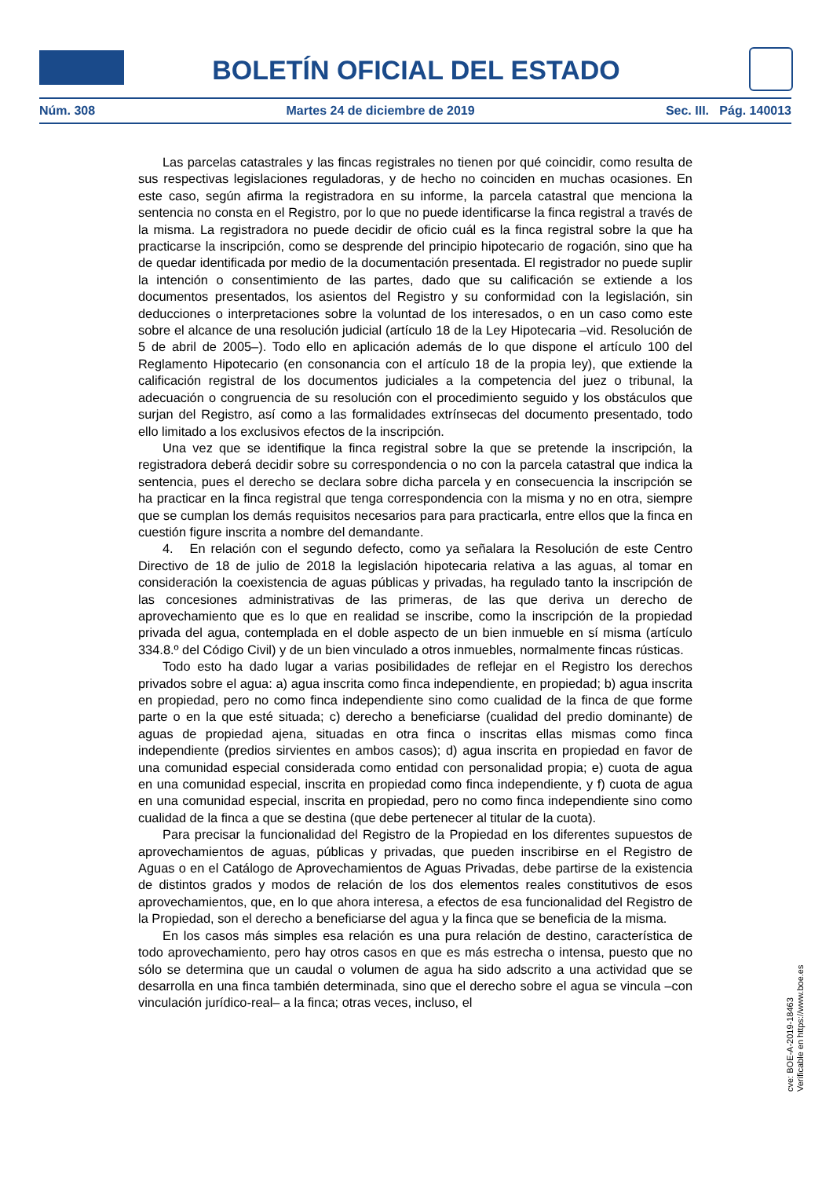BOLETÍN OFICIAL DEL ESTADO
Núm. 308 Martes 24 de diciembre de 2019 Sec. III. Pág. 140013
Las parcelas catastrales y las fincas registrales no tienen por qué coincidir, como resulta de sus respectivas legislaciones reguladoras, y de hecho no coinciden en muchas ocasiones. En este caso, según afirma la registradora en su informe, la parcela catastral que menciona la sentencia no consta en el Registro, por lo que no puede identificarse la finca registral a través de la misma. La registradora no puede decidir de oficio cuál es la finca registral sobre la que ha practicarse la inscripción, como se desprende del principio hipotecario de rogación, sino que ha de quedar identificada por medio de la documentación presentada. El registrador no puede suplir la intención o consentimiento de las partes, dado que su calificación se extiende a los documentos presentados, los asientos del Registro y su conformidad con la legislación, sin deducciones o interpretaciones sobre la voluntad de los interesados, o en un caso como este sobre el alcance de una resolución judicial (artículo 18 de la Ley Hipotecaria –vid. Resolución de 5 de abril de 2005–). Todo ello en aplicación además de lo que dispone el artículo 100 del Reglamento Hipotecario (en consonancia con el artículo 18 de la propia ley), que extiende la calificación registral de los documentos judiciales a la competencia del juez o tribunal, la adecuación o congruencia de su resolución con el procedimiento seguido y los obstáculos que surjan del Registro, así como a las formalidades extrínsecas del documento presentado, todo ello limitado a los exclusivos efectos de la inscripción.
Una vez que se identifique la finca registral sobre la que se pretende la inscripción, la registradora deberá decidir sobre su correspondencia o no con la parcela catastral que indica la sentencia, pues el derecho se declara sobre dicha parcela y en consecuencia la inscripción se ha practicar en la finca registral que tenga correspondencia con la misma y no en otra, siempre que se cumplan los demás requisitos necesarios para para practicarla, entre ellos que la finca en cuestión figure inscrita a nombre del demandante.
4. En relación con el segundo defecto, como ya señalara la Resolución de este Centro Directivo de 18 de julio de 2018 la legislación hipotecaria relativa a las aguas, al tomar en consideración la coexistencia de aguas públicas y privadas, ha regulado tanto la inscripción de las concesiones administrativas de las primeras, de las que deriva un derecho de aprovechamiento que es lo que en realidad se inscribe, como la inscripción de la propiedad privada del agua, contemplada en el doble aspecto de un bien inmueble en sí misma (artículo 334.8.º del Código Civil) y de un bien vinculado a otros inmuebles, normalmente fincas rústicas.
Todo esto ha dado lugar a varias posibilidades de reflejar en el Registro los derechos privados sobre el agua: a) agua inscrita como finca independiente, en propiedad; b) agua inscrita en propiedad, pero no como finca independiente sino como cualidad de la finca de que forme parte o en la que esté situada; c) derecho a beneficiarse (cualidad del predio dominante) de aguas de propiedad ajena, situadas en otra finca o inscritas ellas mismas como finca independiente (predios sirvientes en ambos casos); d) agua inscrita en propiedad en favor de una comunidad especial considerada como entidad con personalidad propia; e) cuota de agua en una comunidad especial, inscrita en propiedad como finca independiente, y f) cuota de agua en una comunidad especial, inscrita en propiedad, pero no como finca independiente sino como cualidad de la finca a que se destina (que debe pertenecer al titular de la cuota).
Para precisar la funcionalidad del Registro de la Propiedad en los diferentes supuestos de aprovechamientos de aguas, públicas y privadas, que pueden inscribirse en el Registro de Aguas o en el Catálogo de Aprovechamientos de Aguas Privadas, debe partirse de la existencia de distintos grados y modos de relación de los dos elementos reales constitutivos de esos aprovechamientos, que, en lo que ahora interesa, a efectos de esa funcionalidad del Registro de la Propiedad, son el derecho a beneficiarse del agua y la finca que se beneficia de la misma.
En los casos más simples esa relación es una pura relación de destino, característica de todo aprovechamiento, pero hay otros casos en que es más estrecha o intensa, puesto que no sólo se determina que un caudal o volumen de agua ha sido adscrito a una actividad que se desarrolla en una finca también determinada, sino que el derecho sobre el agua se vincula –con vinculación jurídico-real– a la finca; otras veces, incluso, el
cve: BOE-A-2019-18463
Verificable en https://www.boe.es